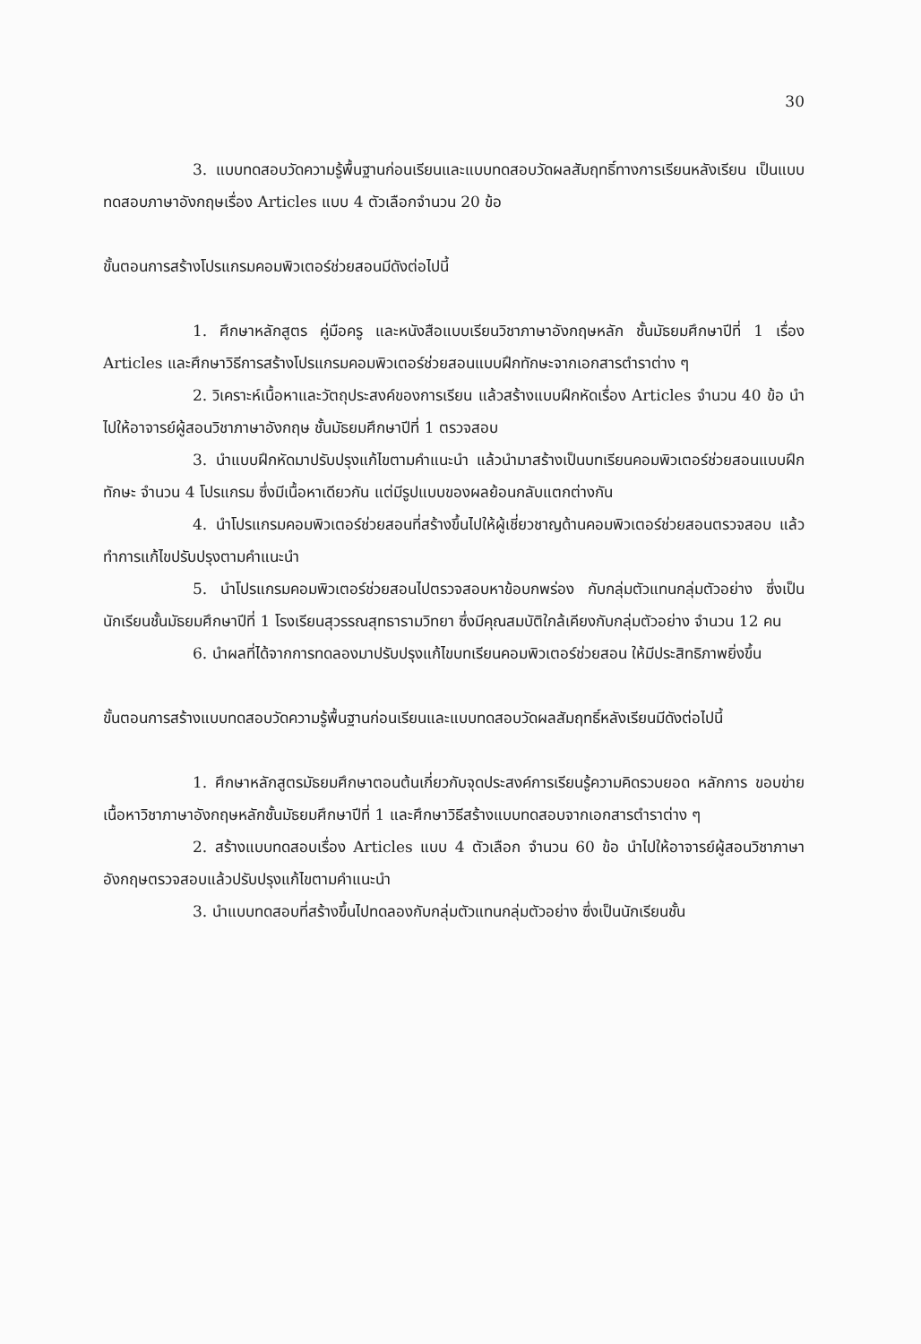30
3. แบบทดสอบวัดความรู้พื้นฐานก่อนเรียนและแบบทดสอบวัดผลสัมฤทธิ์ทางการเรียนหลังเรียน เป็นแบบทดสอบภาษาอังกฤษเรื่อง Articles แบบ 4 ตัวเลือกจำนวน 20 ข้อ
ขั้นตอนการสร้างโปรแกรมคอมพิวเตอร์ช่วยสอนมีดังต่อไปนี้
1. ศึกษาหลักสูตร คู่มือครู และหนังสือแบบเรียนวิชาภาษาอังกฤษหลัก ชั้นมัธยมศึกษาปีที่ 1 เรื่อง Articles และศึกษาวิธีการสร้างโปรแกรมคอมพิวเตอร์ช่วยสอนแบบฝึกทักษะจากเอกสารตำราต่าง ๆ
2. วิเคราะห์เนื้อหาและวัตถุประสงค์ของการเรียน แล้วสร้างแบบฝึกหัดเรื่อง Articles จำนวน 40 ข้อ นำไปให้อาจารย์ผู้สอนวิชาภาษาอังกฤษ ชั้นมัธยมศึกษาปีที่ 1 ตรวจสอบ
3. นำแบบฝึกหัดมาปรับปรุงแก้ไขตามคำแนะนำ แล้วนำมาสร้างเป็นบทเรียนคอมพิวเตอร์ช่วยสอนแบบฝึกทักษะ จำนวน 4 โปรแกรม ซึ่งมีเนื้อหาเดียวกัน แต่มีรูปแบบของผลย้อนกลับแตกต่างกัน
4. นำโปรแกรมคอมพิวเตอร์ช่วยสอนที่สร้างขึ้นไปให้ผู้เชี่ยวชาญด้านคอมพิวเตอร์ช่วยสอนตรวจสอบ แล้วทำการแก้ไขปรับปรุงตามคำแนะนำ
5. นำโปรแกรมคอมพิวเตอร์ช่วยสอนไปตรวจสอบหาข้อบกพร่อง กับกลุ่มตัวแทนกลุ่มตัวอย่าง ซึ่งเป็นนักเรียนชั้นมัธยมศึกษาปีที่ 1 โรงเรียนสุวรรณสุทธารามวิทยา ซึ่งมีคุณสมบัติใกล้เคียงกับกลุ่มตัวอย่าง จำนวน 12 คน
6. นำผลที่ได้จากการทดลองมาปรับปรุงแก้ไขบทเรียนคอมพิวเตอร์ช่วยสอน ให้มีประสิทธิภาพยิ่งขึ้น
ขั้นตอนการสร้างแบบทดสอบวัดความรู้พื้นฐานก่อนเรียนและแบบทดสอบวัดผลสัมฤทธิ์หลังเรียนมีดังต่อไปนี้
1. ศึกษาหลักสูตรมัธยมศึกษาตอนต้นเกี่ยวกับจุดประสงค์การเรียนรู้ความคิดรวบยอด หลักการ ขอบข่ายเนื้อหาวิชาภาษาอังกฤษหลักชั้นมัธยมศึกษาปีที่ 1 และศึกษาวิธีสร้างแบบทดสอบจากเอกสารตำราต่าง ๆ
2. สร้างแบบทดสอบเรื่อง Articles แบบ 4 ตัวเลือก จำนวน 60 ข้อ นำไปให้อาจารย์ผู้สอนวิชาภาษาอังกฤษตรวจสอบแล้วปรับปรุงแก้ไขตามคำแนะนำ
3. นำแบบทดสอบที่สร้างขึ้นไปทดลองกับกลุ่มตัวแทนกลุ่มตัวอย่าง ซึ่งเป็นนักเรียนชั้น